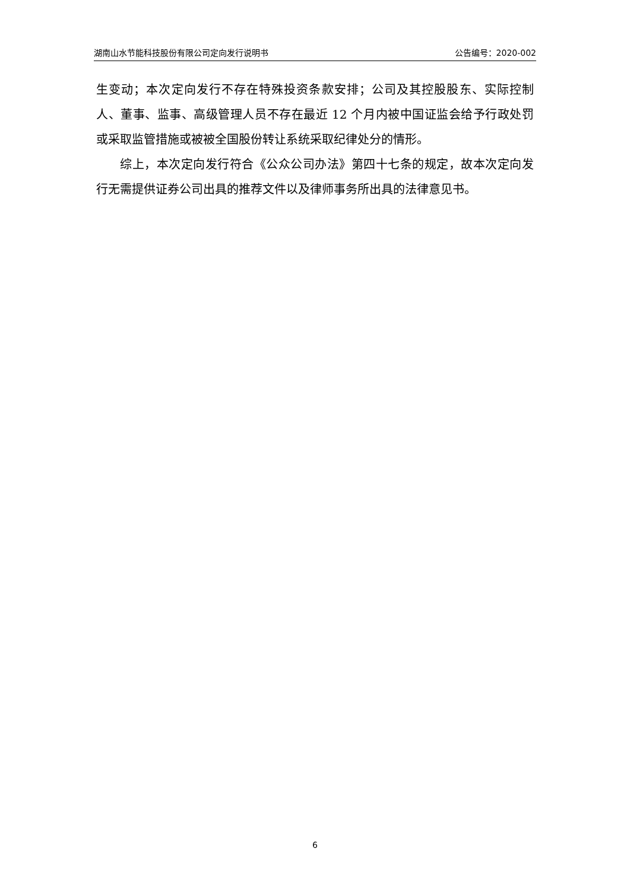湖南山水节能科技股份有限公司定向发行说明书 公告编号：2020-002
生变动；本次定向发行不存在特殊投资条款安排；公司及其控股股东、实际控制人、董事、监事、高级管理人员不存在最近 12 个月内被中国证监会给予行政处罚或采取监管措施或被被全国股份转让系统采取纪律处分的情形。
综上，本次定向发行符合《公众公司办法》第四十七条的规定，故本次定向发行无需提供证券公司出具的推荐文件以及律师事务所出具的法律意见书。
6